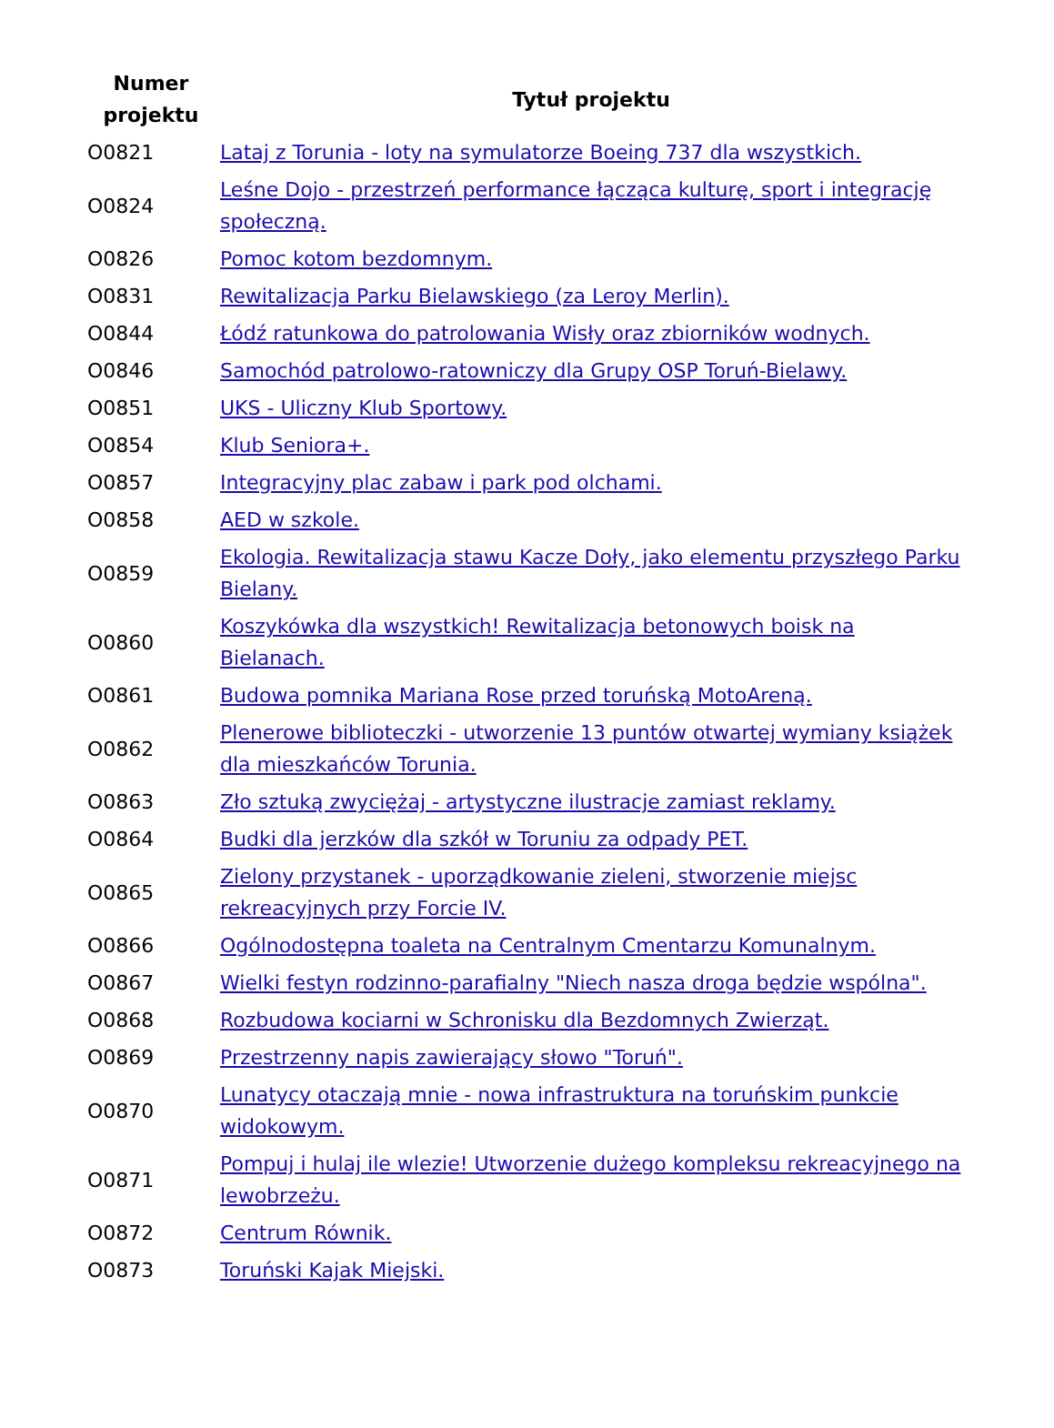| Numer projektu | Tytuł projektu |
| --- | --- |
| O0821 | Lataj z Torunia - loty na symulatorze Boeing 737 dla wszystkich. |
| O0824 | Leśne Dojo - przestrzeń performance łącząca kulturę, sport i integrację społeczną. |
| O0826 | Pomoc kotom bezdomnym. |
| O0831 | Rewitalizacja Parku Bielawskiego (za Leroy Merlin). |
| O0844 | Łódź ratunkowa do patrolowania Wisły oraz zbiorników wodnych. |
| O0846 | Samochód patrolowo-ratowniczy dla Grupy OSP Toruń-Bielawy. |
| O0851 | UKS - Uliczny Klub Sportowy. |
| O0854 | Klub Seniora+. |
| O0857 | Integracyjny plac zabaw i park pod olchami. |
| O0858 | AED w szkole. |
| O0859 | Ekologia. Rewitalizacja stawu Kacze Doły, jako elementu przyszłego Parku Bielany. |
| O0860 | Koszykówka dla wszystkich! Rewitalizacja betonowych boisk na Bielanach. |
| O0861 | Budowa pomnika Mariana Rose przed toruńską MotoAreną. |
| O0862 | Plenerowe biblioteczki - utworzenie 13 puntów otwartej wymiany książek dla mieszkańców Torunia. |
| O0863 | Zło sztuką zwyciężaj - artystyczne ilustracje zamiast reklamy. |
| O0864 | Budki dla jerzków dla szkół w Toruniu za odpady PET. |
| O0865 | Zielony przystanek - uporządkowanie zieleni, stworzenie miejsc rekreacyjnych przy Forcie IV. |
| O0866 | Ogólnodostępna toaleta na Centralnym Cmentarzu Komunalnym. |
| O0867 | Wielki festyn rodzinno-parafialny "Niech nasza droga będzie wspólna". |
| O0868 | Rozbudowa kociarni w Schronisku dla Bezdomnych Zwierząt. |
| O0869 | Przestrzenny napis zawierający słowo "Toruń". |
| O0870 | Lunatycy otaczają mnie - nowa infrastruktura na toruńskim punkcie widokowym. |
| O0871 | Pompuj i hulaj ile wlezie! Utworzenie dużego kompleksu rekreacyjnego na lewobrzeżu. |
| O0872 | Centrum Równik. |
| O0873 | Toruński Kajak Miejski. |